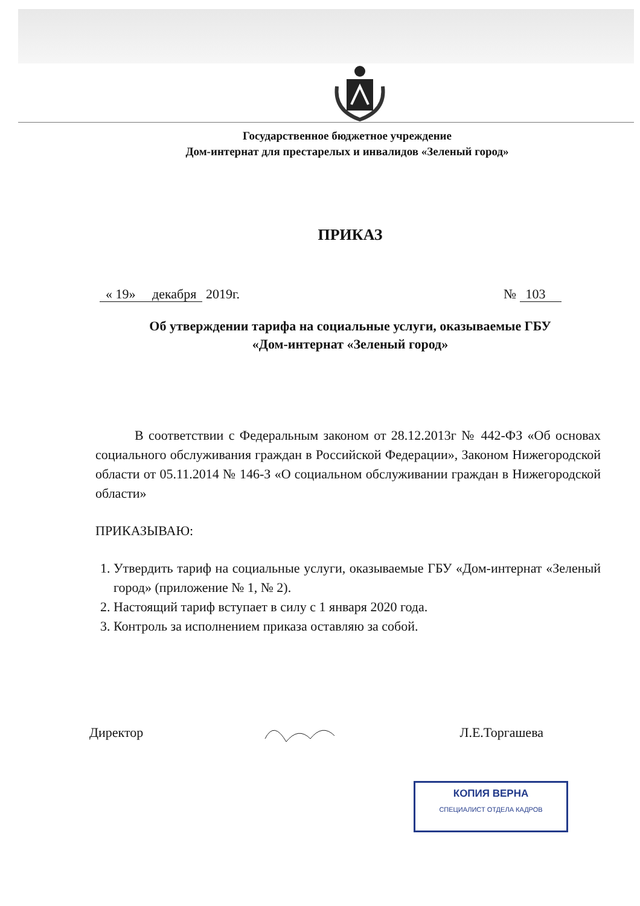Государственное бюджетное учреждение
Дом-интернат для престарелых и инвалидов «Зеленый город»
ПРИКАЗ
« 19» декабря 2019г. № 103
Об утверждении тарифа на социальные услуги, оказываемые ГБУ «Дом-интернат «Зеленый город»
В соответствии с Федеральным законом от 28.12.2013г № 442-ФЗ «Об основах социального обслуживания граждан в Российской Федерации», Законом Нижегородской области от 05.11.2014 № 146-З «О социальном обслуживании граждан в Нижегородской области»
ПРИКАЗЫВАЮ:
1. Утвердить тариф на социальные услуги, оказываемые ГБУ «Дом-интернат «Зеленый город» (приложение № 1, № 2).
2. Настоящий тариф вступает в силу с 1 января 2020 года.
3. Контроль за исполнением приказа оставляю за собой.
Директор Л.Е.Торгашева
КОПИЯ ВЕРНА
СПЕЦИАЛИСТ ОТДЕЛА КАДРОВ